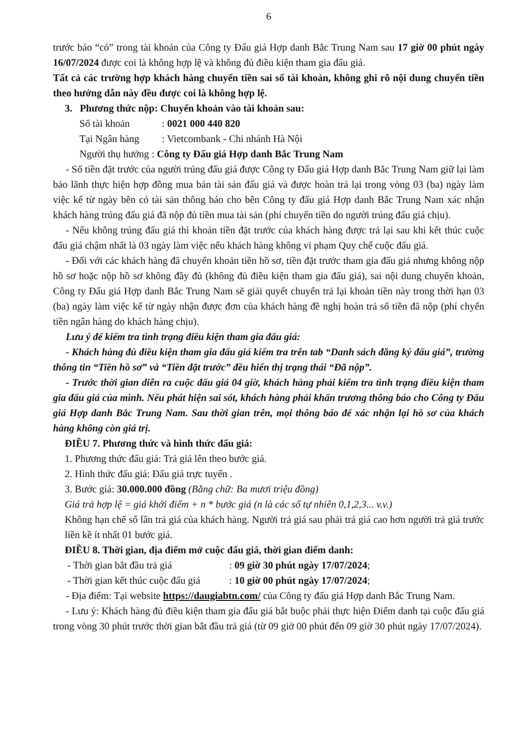6
trước báo “có” trong tài khoản của Công ty Đấu giá Hợp danh Bắc Trung Nam sau 17 giờ 00 phút ngày 16/07/2024 được coi là không hợp lệ và không đủ điều kiện tham gia đấu giá.
Tất cả các trường hợp khách hàng chuyển tiền sai số tài khoản, không ghi rõ nội dung chuyển tiền theo hướng dẫn này đều được coi là không hợp lệ.
3. Phương thức nộp: Chuyển khoản vào tài khoản sau:
Số tài khoản: 0021 000 440 820
Tại Ngân hàng: Vietcombank - Chi nhánh Hà Nội
Người thụ hưởng : Công ty Đấu giá Hợp danh Bắc Trung Nam
- Số tiền đặt trước của người trúng đấu giá được Công ty Đấu giá Hợp danh Bắc Trung Nam giữ lại làm bảo lãnh thực hiện hợp đồng mua bán tài sản đấu giá và được hoàn trả lại trong vòng 03 (ba) ngày làm việc kể từ ngày bên có tài sản thông báo cho bên Công ty đấu giá Hợp danh Bắc Trung Nam xác nhận khách hàng trúng đấu giá đã nộp đủ tiền mua tài sản (phí chuyển tiền do người trúng đấu giá chịu).
- Nếu không trúng đấu giá thì khoản tiền đặt trước của khách hàng được trả lại sau khi kết thúc cuộc đấu giá chậm nhất là 03 ngày làm việc nếu khách hàng không vi phạm Quy chế cuộc đấu giá.
- Đối với các khách hàng đã chuyển khoản tiền hồ sơ, tiền đặt trước tham gia đấu giá nhưng không nộp hồ sơ hoặc nộp hồ sơ không đầy đủ (không đủ điều kiện tham gia đấu giá), sai nội dung chuyển khoản, Công ty Đấu giá Hợp danh Bắc Trung Nam sẽ giải quyết chuyển trả lại khoản tiền này trong thời hạn 03 (ba) ngày làm việc kể từ ngày nhận được đơn của khách hàng đề nghị hoàn trả số tiền đã nộp (phí chyển tiền ngân hàng do khách hàng chịu).
Lưu ý để kiểm tra tình trạng điều kiện tham gia đấu giá:
- Khách hàng đủ điều kiện tham gia đấu giá kiểm tra trên tab “Danh sách đăng ký đấu giá”, trường thông tin “Tiền hồ sơ” và “Tiền đặt trước” đều hiển thị trạng thái “Đã nộp”.
- Trước thời gian diễn ra cuộc đấu giá 04 giờ, khách hàng phải kiểm tra tình trạng điều kiện tham gia đấu giá của mình. Nếu phát hiện sai sót, khách hàng phải khẩn trương thông báo cho Công ty Đấu giá Hợp danh Bắc Trung Nam. Sau thời gian trên, mọi thông báo để xác nhận lại hồ sơ của khách hàng không còn giá trị.
ĐIỀU 7. Phương thức và hình thức đấu giá:
1. Phương thức đấu giá: Trả giá lên theo bước giá.
2. Hình thức đấu giá: Đấu giá trực tuyến .
3. Bước giá: 30.000.000 đồng (Bằng chữ: Ba mươi triệu đồng)
Giá trả hợp lệ = giá khởi điểm + n * bước giá (n là các số tự nhiên 0,1,2,3... v.v.)
Không hạn chế số lần trả giá của khách hàng. Người trả giá sau phải trả giá cao hơn người trả giá trước liền kề ít nhất 01 bước giá.
ĐIỀU 8. Thời gian, địa điểm mở cuộc đấu giá, thời gian điểm danh:
- Thời gian bắt đầu trả giá: 09 giờ 30 phút ngày 17/07/2024;
- Thời gian kết thúc cuộc đấu giá: 10 giờ 00 phút ngày 17/07/2024;
- Địa điểm: Tại website https://daugiabtn.com/ của Công ty đấu giá Hợp danh Bắc Trung Nam.
- Lưu ý: Khách hàng đủ điều kiện tham gia đấu giá bắt buộc phải thực hiện Điểm danh tại cuộc đấu giá trong vòng 30 phút trước thời gian bắt đầu trả giá (từ 09 giờ 00 phút đến 09 giờ 30 phút ngày 17/07/2024).